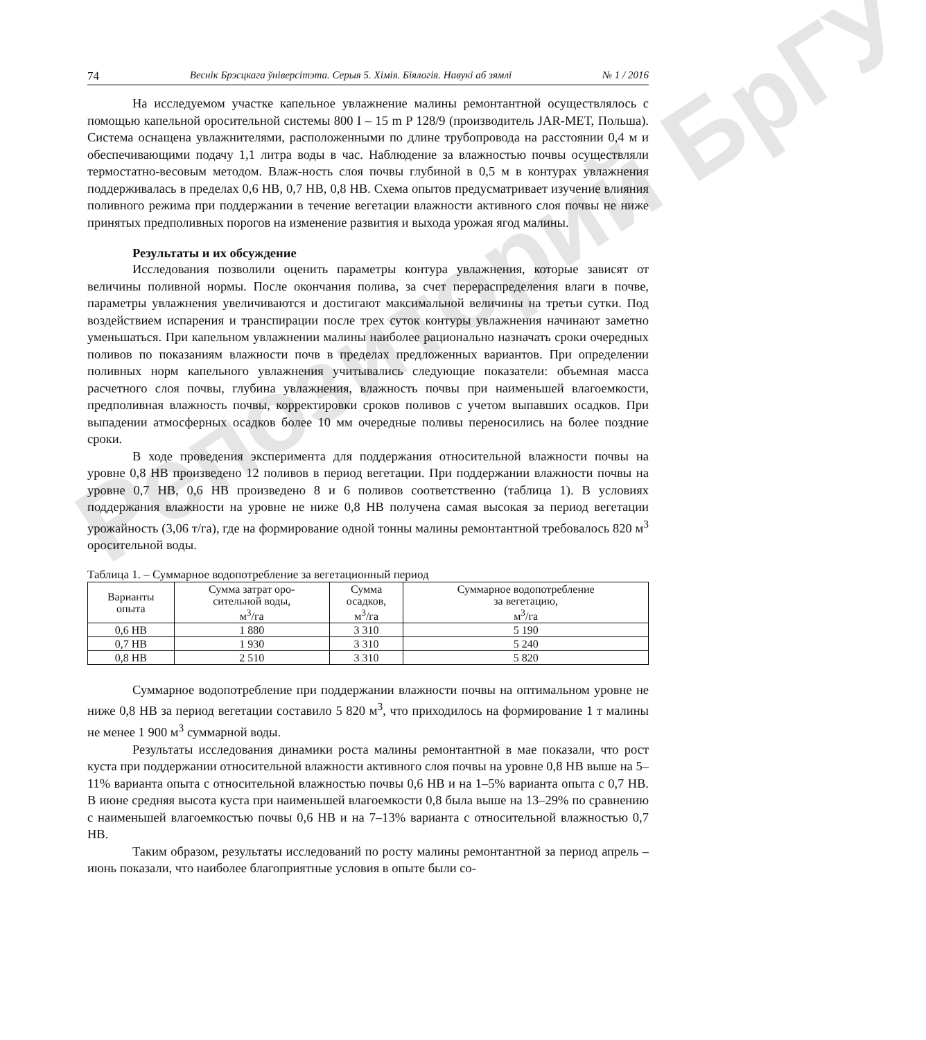Репозиторий БрГУ
74 Веснік Брэсцкага ўніверсітэта. Серыя 5. Хімія. Біялогія. Навукі аб зямлі № 1 / 2016
На исследуемом участке капельное увлажнение малины ремонтантной осуществлялось с помощью капельной оросительной системы 800 I – 15 m P 128/9 (производитель JAR-MET, Польша). Система оснащена увлажнителями, расположенными по длине трубопровода на расстоянии 0,4 м и обеспечивающими подачу 1,1 литра воды в час. Наблюдение за влажностью почвы осуществляли термостатно-весовым методом. Влаж-ность слоя почвы глубиной в 0,5 м в контурах увлажнения поддерживалась в пределах 0,6 НВ, 0,7 НВ, 0,8 НВ. Схема опытов предусматривает изучение влияния поливного режима при поддержании в течение вегетации влажности активного слоя почвы не ниже принятых предполивных порогов на изменение развития и выхода урожая ягод малины.
Результаты и их обсуждение
Исследования позволили оценить параметры контура увлажнения, которые зависят от величины поливной нормы. После окончания полива, за счет перераспределения влаги в почве, параметры увлажнения увеличиваются и достигают максимальной величины на третьи сутки. Под воздействием испарения и транспирации после трех суток контуры увлажнения начинают заметно уменьшаться. При капельном увлажнении малины наиболее рационально назначать сроки очередных поливов по показаниям влажности почв в пределах предложенных вариантов. При определении поливных норм капельного увлажнения учитывались следующие показатели: объемная масса расчетного слоя почвы, глубина увлажнения, влажность почвы при наименьшей влагоемкости, предполивная влажность почвы, корректировки сроков поливов с учетом выпавших осадков. При выпадении атмосферных осадков более 10 мм очередные поливы переносились на более поздние сроки.
В ходе проведения эксперимента для поддержания относительной влажности почвы на уровне 0,8 НВ произведено 12 поливов в период вегетации. При поддержании влажности почвы на уровне 0,7 НВ, 0,6 НВ произведено 8 и 6 поливов соответственно (таблица 1). В условиях поддержания влажности на уровне не ниже 0,8 НВ получена самая высокая за период вегетации урожайность (3,06 т/га), где на формирование одной тонны малины ремонтантной требовалось 820 м<sup>3</sup> оросительной воды.
Таблица 1. – Суммарное водопотребление за вегетационный период
| Варианты опыта | Сумма затрат оро- сительной воды, м<sup>3</sup>/га | Сумма осадков, м<sup>3</sup>/га | Суммарное водопотребление за вегетацию, м<sup>3</sup>/га |
| --- | --- | --- | --- |
| 0,6 НВ | 1 880 | 3 310 | 5 190 |
| 0,7 НВ | 1 930 | 3 310 | 5 240 |
| 0,8 НВ | 2 510 | 3 310 | 5 820 |
Суммарное водопотребление при поддержании влажности почвы на оптимальном уровне не ниже 0,8 НВ за период вегетации составило 5 820 м<sup>3</sup>, что приходилось на формирование 1 т малины не менее 1 900 м<sup>3</sup> суммарной воды.
Результаты исследования динамики роста малины ремонтантной в мае показали, что рост куста при поддержании относительной влажности активного слоя почвы на уровне 0,8 НВ выше на 5–11% варианта опыта с относительной влажностью почвы 0,6 НВ и на 1–5% варианта опыта с 0,7 НВ. В июне средняя высота куста при наименьшей влагоемкости 0,8 была выше на 13–29% по сравнению с наименьшей влагоемкостью почвы 0,6 НВ и на 7–13% варианта с относительной влажностью 0,7 НВ.
Таким образом, результаты исследований по росту малины ремонтантной за период апрель – июнь показали, что наиболее благоприятные условия в опыте были со-